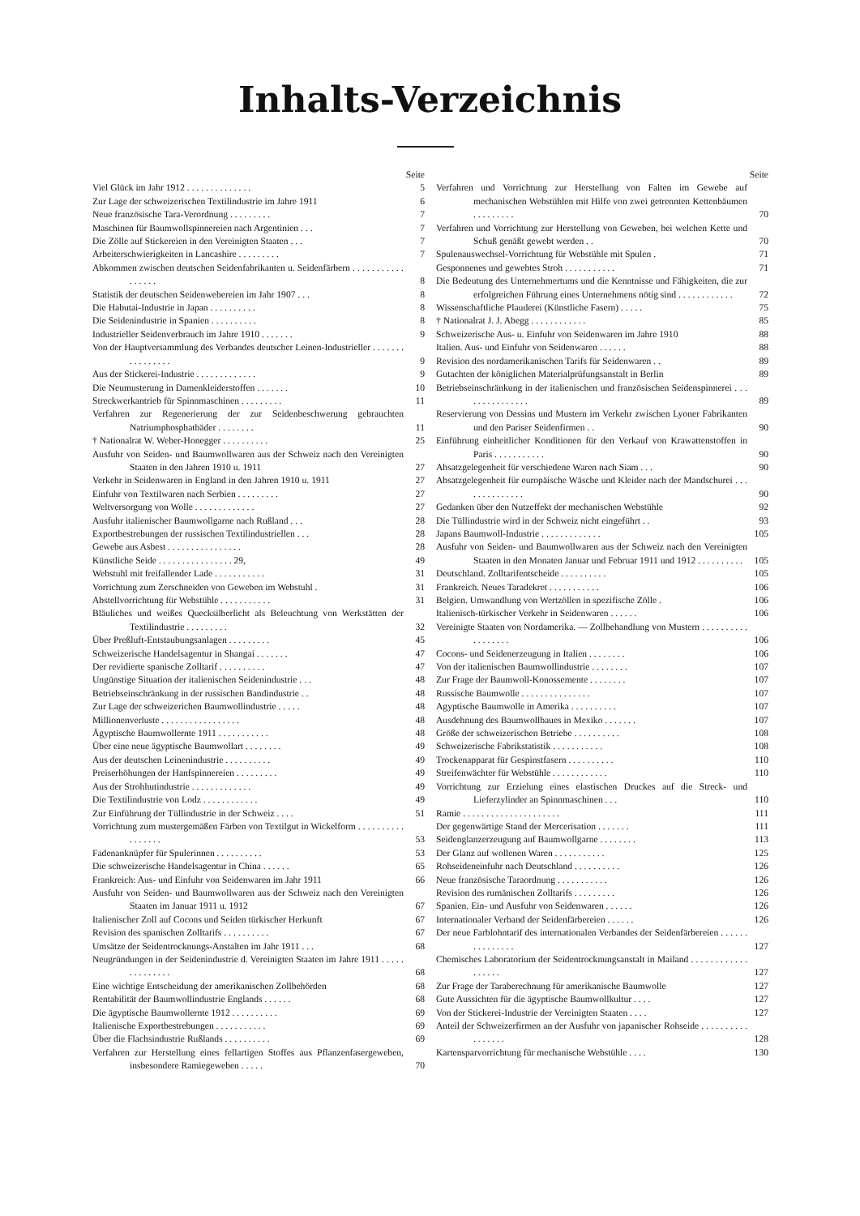Inhalts-Verzeichnis
Seite
Viel Glück im Jahr 1912 . . . . . . . . . . . . . .
5
Zur Lage der schweizerischen Textilindustrie im Jahre 1911
6
Neue französische Tara-Verordnung . . . . . . . . .
7
Maschinen für Baumwollspinnereien nach Argentinien . . .
7
Die Zölle auf Stickereien in den Vereinigten Staaten . . .
7
Arbeiterschwierigkeiten in Lancashire . . . . . . . . .
7
Abkommen zwischen deutschen Seidenfabrikanten u. Seidenfärbern . . . . . . . . . . . . . . . . .
8
Statistik der deutschen Seidenwebereien im Jahr 1907 . . .
8
Die Habutai-Industrie in Japan . . . . . . . . . .
8
Die Seidenindustrie in Spanien . . . . . . . . . .
8
Industrieller Seidenverbrauch im Jahre 1910 . . . . . . .
9
Von der Hauptversammlung des Verbandes deutscher Leinen-Industrieller . . . . . . . . . . . . . . . .
9
Aus der Stickerei-Industrie . . . . . . . . . . . . .
9
Die Neumusterung in Damenkleiderstoffen . . . . . . .
10
Streckwerkantrieb für Spinnmaschinen . . . . . . . . .
11
Verfahren zur Regenerierung der zur Seidenbeschwerung gebrauchten Natriumphosphatbäder . . . . . . . .
11
† Nationalrat W. Weber-Honegger . . . . . . . . . .
25
Ausfuhr von Seiden- und Baumwollwaren aus der Schweiz nach den Vereinigten Staaten in den Jahren 1910 u. 1911
27
Verkehr in Seidenwaren in England in den Jahren 1910 u. 1911
27
Einfuhr von Textilwaren nach Serbien . . . . . . . . .
27
Weltversorgung von Wolle . . . . . . . . . . . . .
27
Ausfuhr italienischer Baumwollgarne nach Rußland . . .
28
Exportbestrebungen der russischen Textilindustriellen . . .
28
Gewebe aus Asbest . . . . . . . . . . . . . . . .
28
Künstliche Seide . . . . . . . . . . . . . . . . 29,
49
Webstuhl mit freifallender Lade . . . . . . . . . . .
31
Vorrichtung zum Zerschneiden von Geweben im Webstuhl .
31
Abstellvorrichtung für Webstühle . . . . . . . . . . .
31
Bläuliches und weißes Quecksilberlicht als Beleuchtung von Werkstätten der Textilindustrie . . . . . . . . .
32
Über Preßluft-Entstaubungsanlagen . . . . . . . . .
45
Schweizerische Handelsagentur in Shangai . . . . . . .
47
Der revidierte spanische Zolltarif . . . . . . . . . .
47
Ungünstige Situation der italienischen Seidenindustrie . . .
48
Betriebseinschränkung in der russischen Bandindustrie . .
48
Zur Lage der schweizerichen Baumwollindustrie . . . . .
48
Millionenverluste . . . . . . . . . . . . . . . . .
48
Ägyptische Baumwollernte 1911 . . . . . . . . . . .
48
Über eine neue ägyptische Baumwollart . . . . . . . .
49
Aus der deutschen Leinenindustrie . . . . . . . . . .
49
Preiserhöhungen der Hanfspinnereien . . . . . . . . .
49
Aus der Strohhutindustrie . . . . . . . . . . . . .
49
Die Textilindustrie von Lodz . . . . . . . . . . . .
49
Zur Einführung der Tüllindustrie in der Schweiz . . . .
51
Vorrichtung zum mustergemäßen Färben von Textilgut in Wickelform . . . . . . . . . . . . . . . . .
53
Fadenanknüpfer für Spulerinnen . . . . . . . . . .
53
Die schweizerische Handelsagentur in China . . . . . .
65
Frankreich: Aus- und Einfuhr von Seidenwaren im Jahr 1911
66
Ausfuhr von Seiden- und Baumwollwaren aus der Schweiz nach den Vereinigten Staaten im Januar 1911 u. 1912
67
Italienischer Zoll auf Cocons und Seiden türkischer Herkunft
67
Revision des spanischen Zolltarifs . . . . . . . . . .
67
Umsätze der Seidentrocknungs-Anstalten im Jahr 1911 . . .
68
Neugründungen in der Seidenindustrie d. Vereinigten Staaten im Jahre 1911 . . . . . . . . . . . . . .
68
Eine wichtige Entscheidung der amerikanischen Zollbehörden
68
Rentabilität der Baumwollindustrie Englands . . . . . .
68
Die ägyptische Baumwollernte 1912 . . . . . . . . . .
69
Italienische Exportbestrebungen . . . . . . . . . . .
69
Über die Flachsindustrie Rußlands . . . . . . . . . .
69
Verfahren zur Herstellung eines fellartigen Stoffes aus Pflanzenfasergeweben, insbesondere Ramiegeweben . . . . .
70
Seite
Verfahren und Vorrichtung zur Herstellung von Falten im Gewebe auf mechanischen Webstühlen mit Hilfe von zwei getrennten Kettenbäumen . . . . . . . . .
70
Verfahren und Vorrichtung zur Herstellung von Geweben, bei welchen Kette und Schuß genäßt gewebt werden . .
70
Spulenauswechsel-Vorrichtung für Webstühle mit Spulen .
71
Gesponnenes und gewebtes Stroh . . . . . . . . . . .
71
Die Bedeutung des Unternehmertums und die Kenntnisse und Fähigkeiten, die zur erfolgreichen Führung eines Unternehmens nötig sind . . . . . . . . . . . .
72
Wissenschaftliche Plauderei (Künstliche Fasern) . . . . .
75
† Nationalrat J. J. Abegg . . . . . . . . . . . .
85
Schweizerische Aus- u. Einfuhr von Seidenwaren im Jahre 1910
88
Italien. Aus- und Einfuhr von Seidenwaren . . . . . .
88
Revision des nordamerikanischen Tarifs für Seidenwaren . .
89
Gutachten der königlichen Materialprüfungsanstalt in Berlin
89
Betriebseinschränkung in der italienischen und französischen Seidenspinnerei . . . . . . . . . . . . . . .
89
Reservierung von Dessins und Mustern im Verkehr zwischen Lyoner Fabrikanten und den Pariser Seidenfirmen . .
90
Einführung einheitlicher Konditionen für den Verkauf von Krawattenstoffen in Paris . . . . . . . . . . .
90
Absatzgelegenheit für verschiedene Waren nach Siam . . .
90
Absatzgelegenheit für europäische Wäsche und Kleider nach der Mandschurei . . . . . . . . . . . . . .
90
Gedanken über den Nutzeffekt der mechanischen Webstühle
92
Die Tüllindustrie wird in der Schweiz nicht eingeführt . .
93
Japans Baumwoll-Industrie . . . . . . . . . . . . .
105
Ausfuhr von Seiden- und Baumwollwaren aus der Schweiz nach den Vereinigten Staaten in den Monaten Januar und Februar 1911 und 1912 . . . . . . . . . .
105
Deutschland. Zolltarifentscheide . . . . . . . . . .
105
Frankreich. Neues Taradekret . . . . . . . . . . .
106
Belgien. Umwandlung von Wertzöllen in spezifische Zölle .
106
Italienisch-türkischer Verkehr in Seidenwaren . . . . . .
106
Vereinigte Staaten von Nordamerika. — Zollbehandlung von Mustern . . . . . . . . . . . . . . . . . .
106
Cocons- und Seidenerzeugung in Italien . . . . . . . .
106
Von der italienischen Baumwollindustrie . . . . . . . .
107
Zur Frage der Baumwoll-Konossemente . . . . . . . .
107
Russische Baumwolle . . . . . . . . . . . . . . .
107
Agyptische Baumwolle in Amerika . . . . . . . . . .
107
Ausdehnung des Baumwollbaues in Mexiko . . . . . . .
107
Größe der schweizerischen Betriebe . . . . . . . . . .
108
Schweizerische Fabrikstatistik . . . . . . . . . . .
108
Trockenapparat für Gespinstfasern . . . . . . . . . .
110
Streifenwächter für Webstühle . . . . . . . . . . . .
110
Vorrichtung zur Erzielung eines elastischen Druckes auf die Streck- und Lieferzylinder an Spinnmaschinen . . .
110
Ramie . . . . . . . . . . . . . . . . . . . . .
111
Der gegenwärtige Stand der Mercerisation . . . . . . .
111
Seidenglanzerzeugung auf Baumwollgarne . . . . . . . .
113
Der Glanz auf wollenen Waren . . . . . . . . . . .
125
Rohseideneinfuhr nach Deutschland . . . . . . . . . .
126
Neue französische Taraordnung . . . . . . . . . . .
126
Revision des rumänischen Zolltarifs . . . . . . . . .
126
Spanien. Ein- und Ausfuhr von Seidenwaren . . . . . .
126
Internationaler Verband der Seidenfärbereien . . . . . .
126
Der neue Farblohntarif des internationalen Verbandes der Seidenfärbereien . . . . . . . . . . . . . . .
127
Chemisches Laboratorium der Seidentrocknungsanstalt in Mailand . . . . . . . . . . . . . . . . . .
127
Zur Frage der Taraberechnung für amerikanische Baumwolle
127
Gute Aussichten für die ägyptische Baumwollkultur . . . .
127
Von der Stickerei-Industrie der Vereinigten Staaten . . . .
127
Anteil der Schweizerfirmen an der Ausfuhr von japanischer Rohseide . . . . . . . . . . . . . . . . .
128
Kartensparvorrichtung für mechanische Webstühle . . . .
130